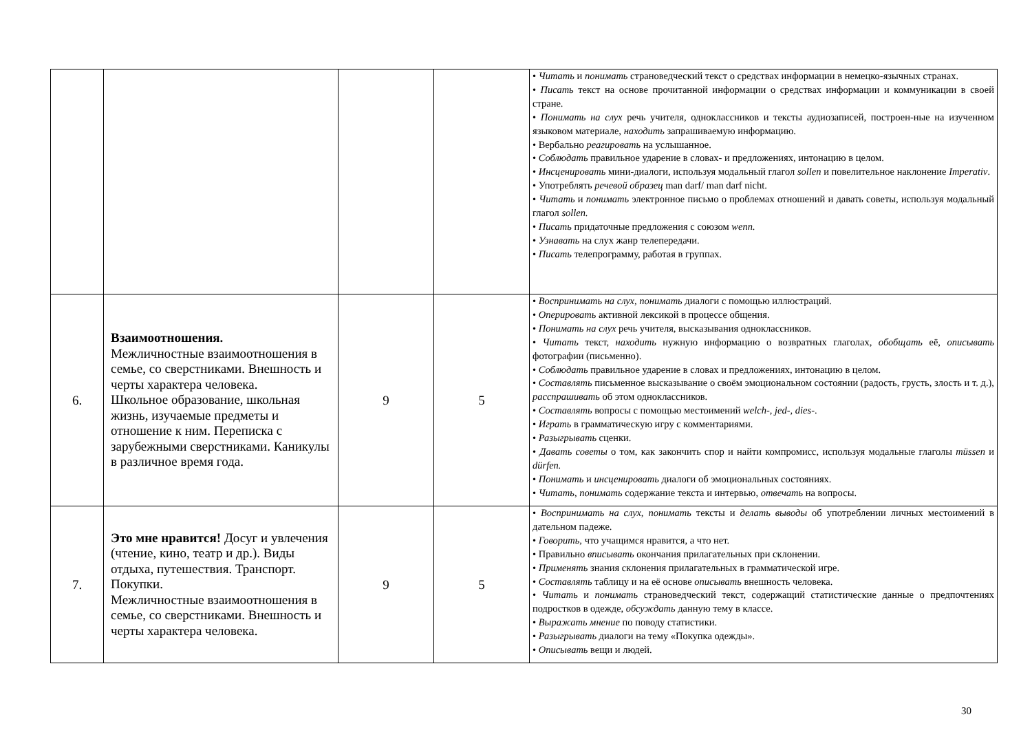| | | | | • Читать и понимать страноведческий текст о средствах информации в немецко-язычных странах. • Писать текст на основе прочитанной информации о средствах информации и коммуникации в своей стране. • Понимать на слух речь учителя, одноклассников и тексты аудиозаписей, построен-ные на изученном языковом материале, находить запрашиваемую информацию. • Вербально реагировать на услышанное. • Соблюдать правильное ударение в словах- и предложениях, интонацию в целом. • Инсценировать мини-диалоги, используя модальный глагол sollen и повелительное наклонение Imperativ . • Употреблять речевой образец man darf/ man darf nicht. • Читать и понимать электронное письмо о проблемах отношений и давать советы, используя модальный глагол sollen. • Писать придаточные предложения с союзом wenn. • Узнавать на слух жанр телепередачи. • Писать телепрограмму, работая в группах. |
| 6. | Взаимоотношения. Межличностные взаимоотношения в семье, со сверстниками. Внешность и черты характера человека. Школьное образование, школьная жизнь, изучаемые предметы и отношение к ним. Переписка с зарубежными сверстниками. Каникулы в различное время года. | 9 | 5 | • Воспринимать на слух, понимать диалоги с помощью иллюстраций. • Оперировать активной лексикой в процессе общения. • Понимать на слух речь учителя, высказывания одноклассников. • Читать текст, находить нужную информацию о возвратных глаголах, обобщать её, описывать фотографии (письменно). • Соблюдать правильное ударение в словах и предложениях, интонацию в целом. • Составлять письменное высказывание о своём эмоциональном состоянии (радость, грусть, злость и т. д.), расспрашивать об этом одноклассников. • Составлять вопросы с помощью местоимений welch-, jed-, dies- . • Играть в грамматическую игру с комментариями. • Разыгрывать сценки. • Давать советы о том, как закончить спор и найти компромисс, используя модальные глаголы müssen и dürfen. • Понимать и инсценировать диалоги об эмоциональных состояниях. • Читать , понимать содержание текста и интервью, отвечать на вопросы. |
| 7. | Это мне нравится! Досуг и увлечения (чтение, кино, театр и др.). Виды отдыха, путешествия. Транспорт. Покупки. Межличностные взаимоотношения в семье, со сверстниками. Внешность и черты характера человека. | 9 | 5 | • Воспринимать на слух, понимать тексты и делать выводы об употреблении личных местоимений в дательном падеже. • Говорить, что учащимся нравится, а что нет. • Правильно вписывать окончания прилагательных при склонении. • Применять знания склонения прилагательных в грамматической игре. • Составлять таблицу и на её основе описывать внешность человека. • Читать и понимать страноведческий текст, содержащий статистические данные о предпочтениях подростков в одежде, обсуждать данную тему в классе. • Выражать мнение по поводу статистики. • Разыгрывать диалоги на тему «Покупка одежды». • Описывать вещи и людей. |
30